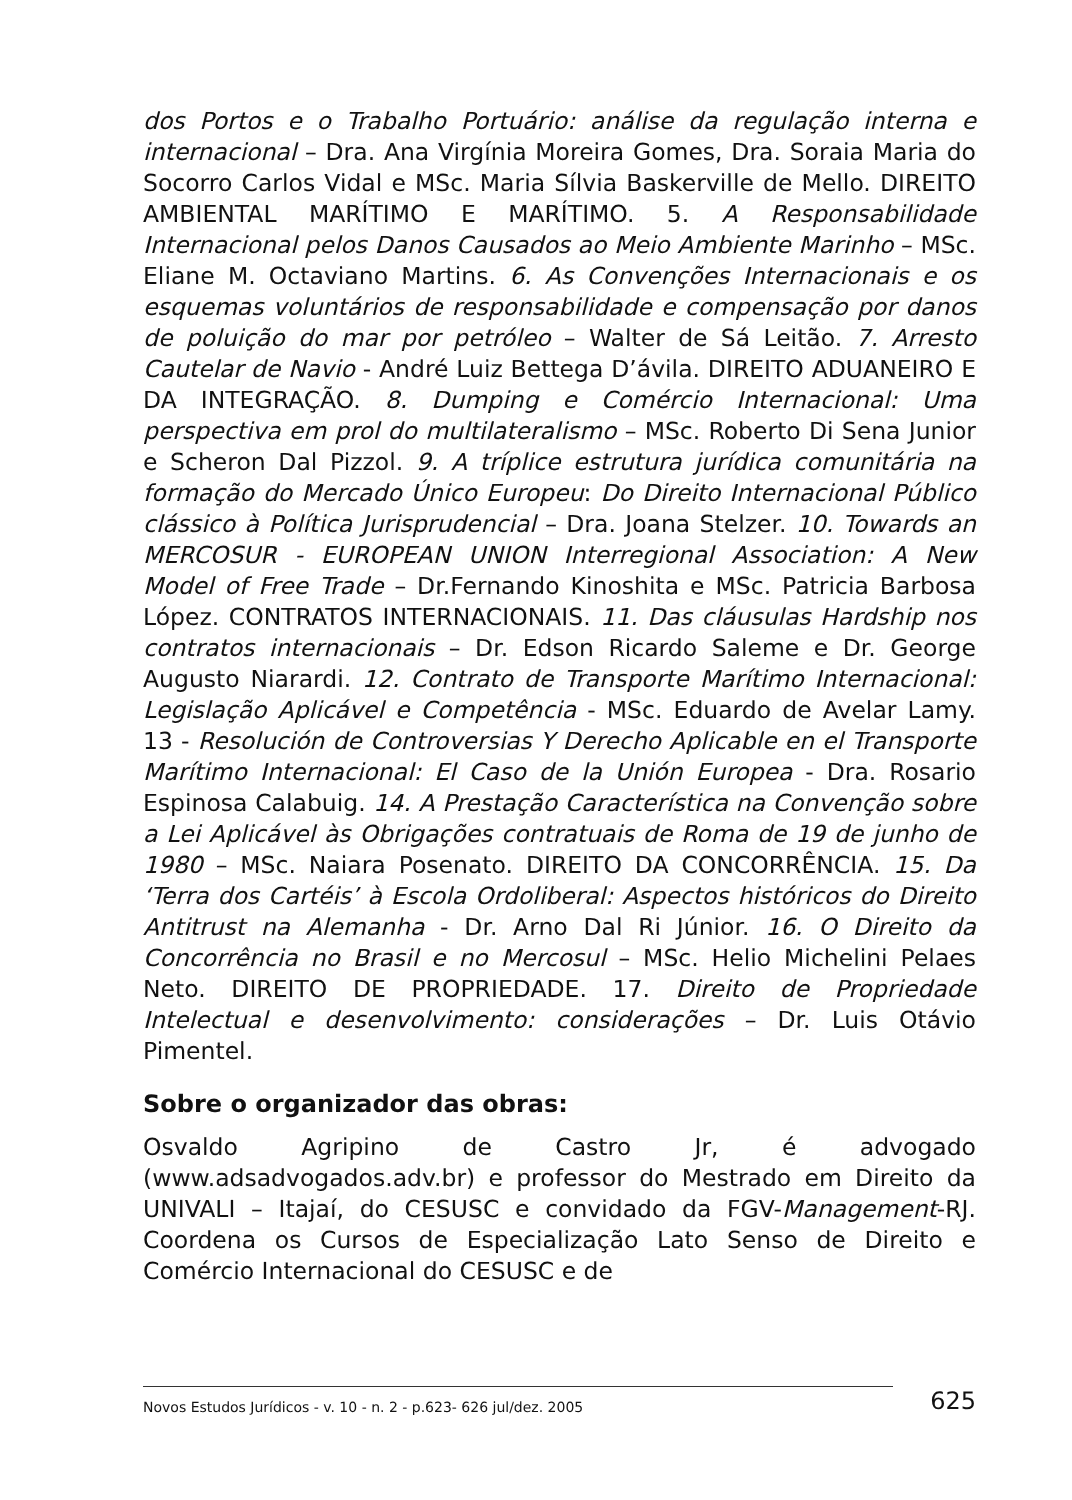dos Portos e o Trabalho Portuário: análise da regulação interna e internacional – Dra. Ana Virgínia Moreira Gomes, Dra. Soraia Maria do Socorro Carlos Vidal e MSc. Maria Sílvia Baskerville de Mello. DIREITO AMBIENTAL MARÍTIMO E MARÍTIMO. 5. A Responsabilidade Internacional pelos Danos Causados ao Meio Ambiente Marinho – MSc. Eliane M. Octaviano Martins. 6. As Convenções Internacionais e os esquemas voluntários de responsabilidade e compensação por danos de poluição do mar por petróleo – Walter de Sá Leitão. 7. Arresto Cautelar de Navio - André Luiz Bettega D’ávila. DIREITO ADUANEIRO E DA INTEGRAÇÃO. 8. Dumping e Comércio Internacional: Uma perspectiva em prol do multilateralismo – MSc. Roberto Di Sena Junior e Scheron Dal Pizzol. 9. A tríplice estrutura jurídica comunitária na formação do Mercado Único Europeu: Do Direito Internacional Público clássico à Política Jurisprudencial – Dra. Joana Stelzer. 10. Towards an MERCOSUR - EUROPEAN UNION Interregional Association: A New Model of Free Trade – Dr.Fernando Kinoshita e MSc. Patricia Barbosa López. CONTRATOS INTERNACIONAIS. 11. Das cláusulas Hardship nos contratos internacionais – Dr. Edson Ricardo Saleme e Dr. George Augusto Niarardi. 12. Contrato de Transporte Marítimo Internacional: Legislação Aplicável e Competência - MSc. Eduardo de Avelar Lamy. 13 - Resolución de Controversias Y Derecho Aplicable en el Transporte Marítimo Internacional: El Caso de la Unión Europea - Dra. Rosario Espinosa Calabuig. 14. A Prestação Característica na Convenção sobre a Lei Aplicável às Obrigações contratuais de Roma de 19 de junho de 1980 – MSc. Naiara Posenato. DIREITO DA CONCORRÊNCIA. 15. Da ‘Terra dos Cartéis’ à Escola Ordoliberal: Aspectos históricos do Direito Antitrust na Alemanha - Dr. Arno Dal Ri Júnior. 16. O Direito da Concorrência no Brasil e no Mercosul – MSc. Helio Michelini Pelaes Neto. DIREITO DE PROPRIEDADE. 17. Direito de Propriedade Intelectual e desenvolvimento: considerações – Dr. Luis Otávio Pimentel.
Sobre o organizador das obras:
Osvaldo Agripino de Castro Jr, é advogado (www.adsadvogados.adv.br) e professor do Mestrado em Direito da UNIVALI – Itajaí, do CESUSC e convidado da FGV-Management-RJ. Coordena os Cursos de Especialização Lato Senso de Direito e Comércio Internacional do CESUSC e de
Novos Estudos Jurídicos - v. 10 - n. 2 - p.623- 626 jul/dez. 2005
625